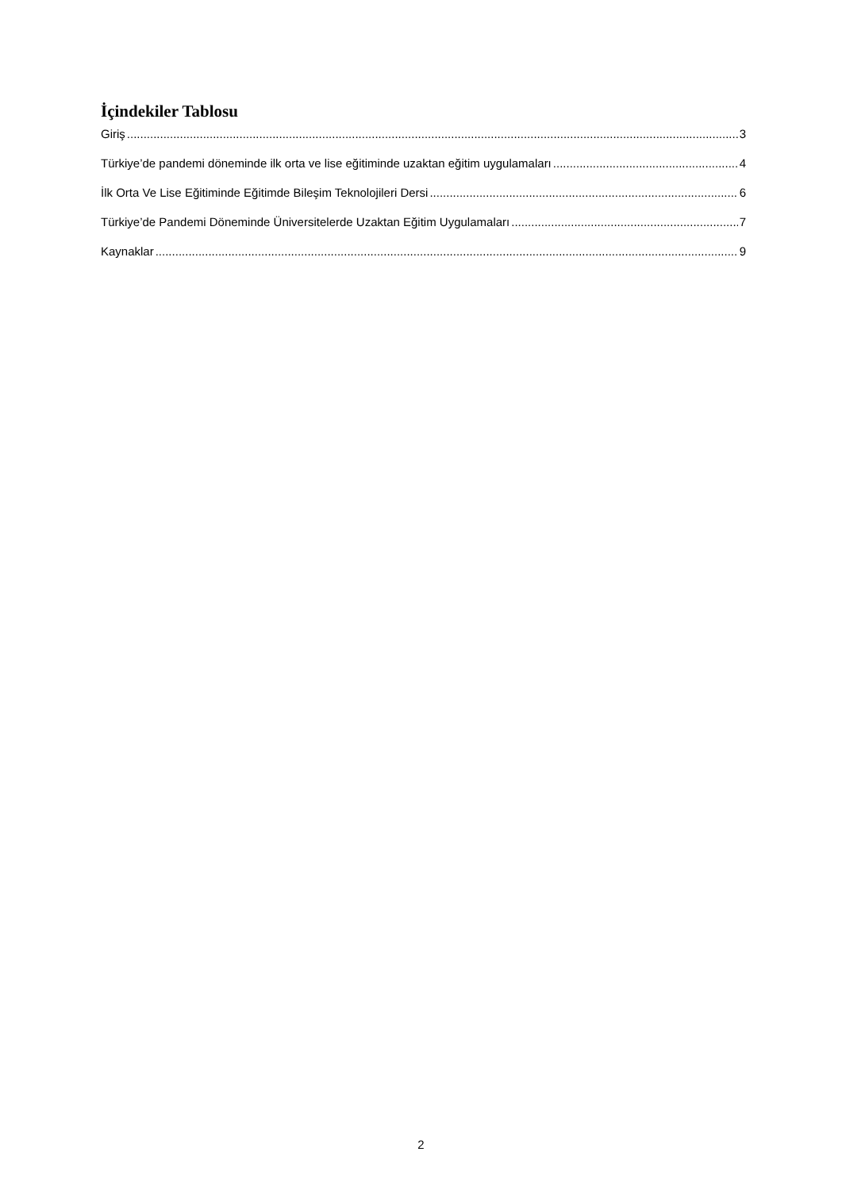İçindekiler Tablosu
Giriş 3
Türkiye’de pandemi döneminde ilk orta ve lise eğitiminde uzaktan eğitim uygulamaları 4
İlk Orta Ve Lise Eğitiminde Eğitimde Bileşim Teknolojileri Dersi 6
Türkiye’de Pandemi Döneminde Üniversitelerde Uzaktan Eğitim Uygulamaları 7
Kaynaklar 9
2